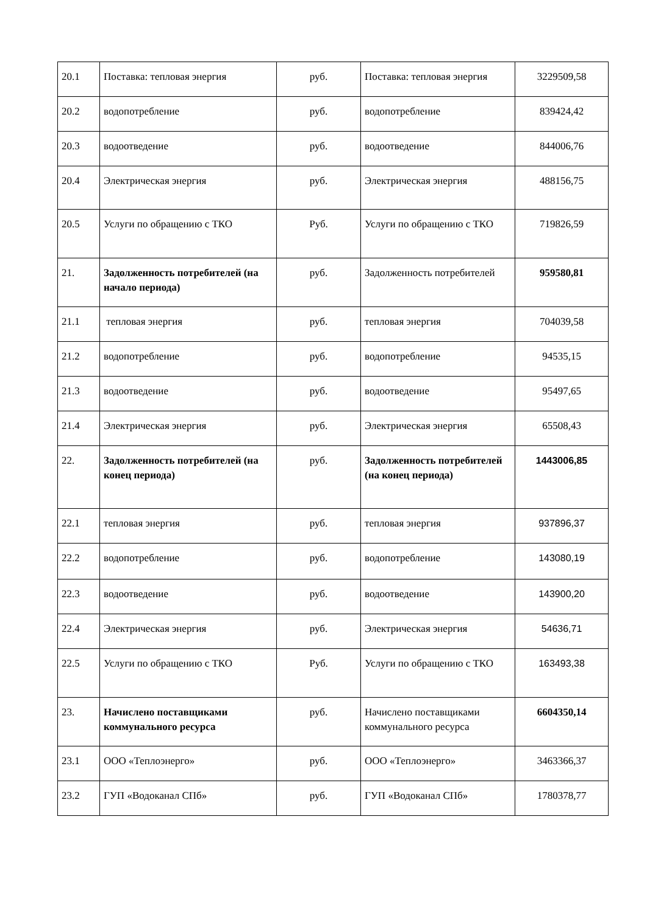| 20.1 | Поставка: тепловая энергия | руб. | Поставка: тепловая энергия | 3229509,58 |
| 20.2 | водопотребление | руб. | водопотребление | 839424,42 |
| 20.3 | водоотведение | руб. | водоотведение | 844006,76 |
| 20.4 | Электрическая энергия | руб. | Электрическая энергия | 488156,75 |
| 20.5 | Услуги по обращению с ТКО | Руб. | Услуги по обращению с ТКО | 719826,59 |
| 21. | Задолженность потребителей (на начало периода) | руб. | Задолженность потребителей | 959580,81 |
| 21.1 | тепловая энергия | руб. | тепловая энергия | 704039,58 |
| 21.2 | водопотребление | руб. | водопотребление | 94535,15 |
| 21.3 | водоотведение | руб. | водоотведение | 95497,65 |
| 21.4 | Электрическая энергия | руб. | Электрическая энергия | 65508,43 |
| 22. | Задолженность потребителей (на конец периода) | руб. | Задолженность потребителей (на конец периода) | 1443006,85 |
| 22.1 | тепловая энергия | руб. | тепловая энергия | 937896,37 |
| 22.2 | водопотребление | руб. | водопотребление | 143080,19 |
| 22.3 | водоотведение | руб. | водоотведение | 143900,20 |
| 22.4 | Электрическая энергия | руб. | Электрическая энергия | 54636,71 |
| 22.5 | Услуги по обращению с ТКО | Руб. | Услуги по обращению с ТКО | 163493,38 |
| 23. | Начислено поставщиками коммунального ресурса | руб. | Начислено поставщиками коммунального ресурса | 6604350,14 |
| 23.1 | ООО «Теплоэнерго» | руб. | ООО «Теплоэнерго» | 3463366,37 |
| 23.2 | ГУП «Водоканал СПб» | руб. | ГУП «Водоканал СПб» | 1780378,77 |